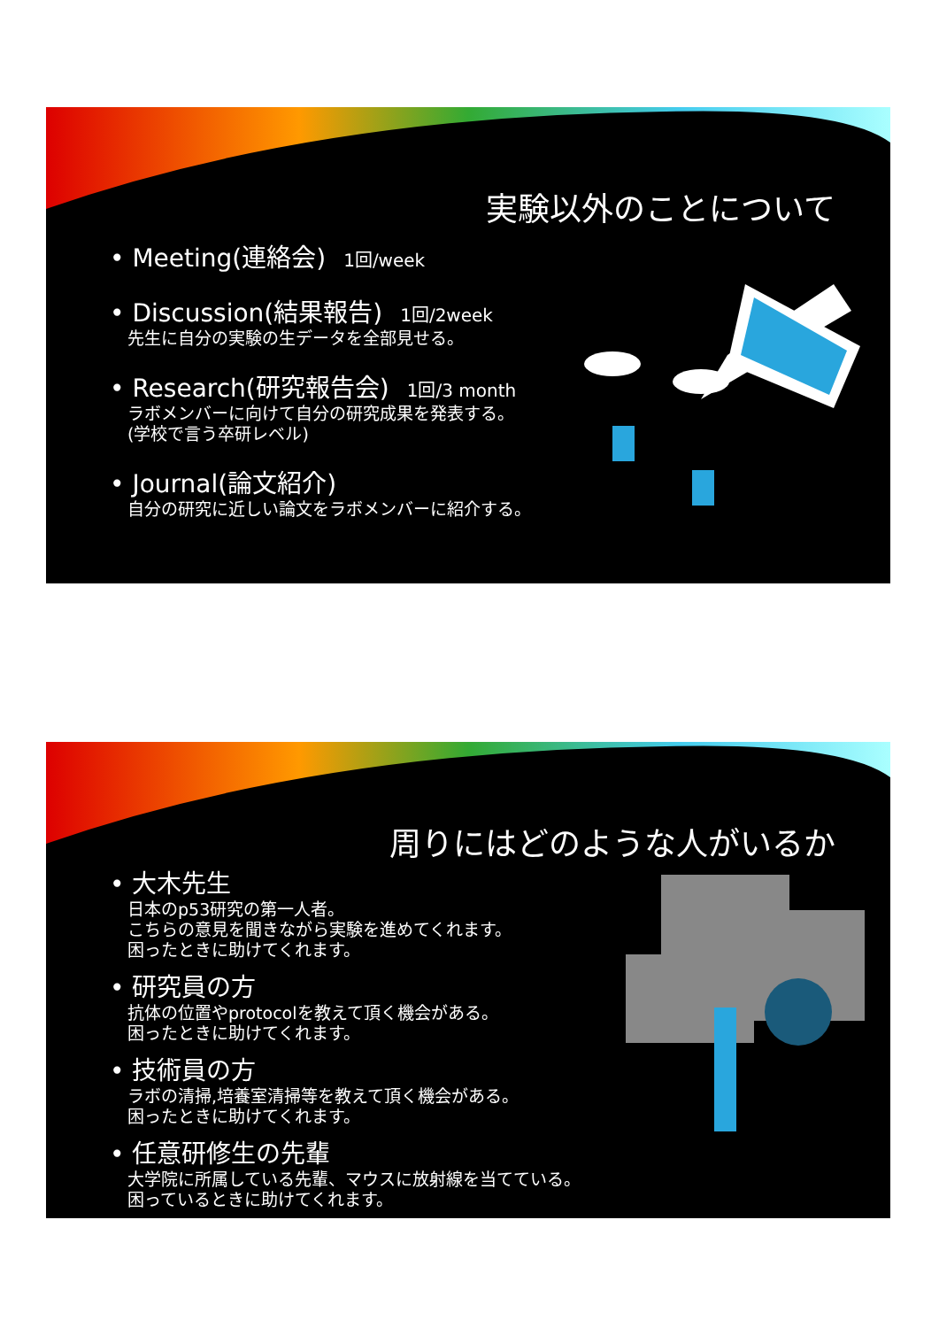実験以外のことについて
• Meeting(連絡会) 1回/week
• Discussion(結果報告) 1回/2week
先生に自分の実験の生データを全部見せる。
• Research(研究報告会) 1回/3 month
ラボメンバーに向けて自分の研究成果を発表する。
(学校で言う卒研レベル)
• Journal(論文紹介)
自分の研究に近しい論文をラボメンバーに紹介する。
周りにはどのような人がいるか
• 大木先生
日本のp53研究の第一人者。
こちらの意見を聞きながら実験を進めてくれます。
困ったときに助けてくれます。
• 研究員の方
抗体の位置やprotocolを教えて頂く機会がある。
困ったときに助けてくれます。
• 技術員の方
ラボの清掃,培養室清掃等を教えて頂く機会がある。
困ったときに助けてくれます。
• 任意研修生の先輩
大学院に所属している先輩、マウスに放射線を当てている。
困っているときに助けてくれます。